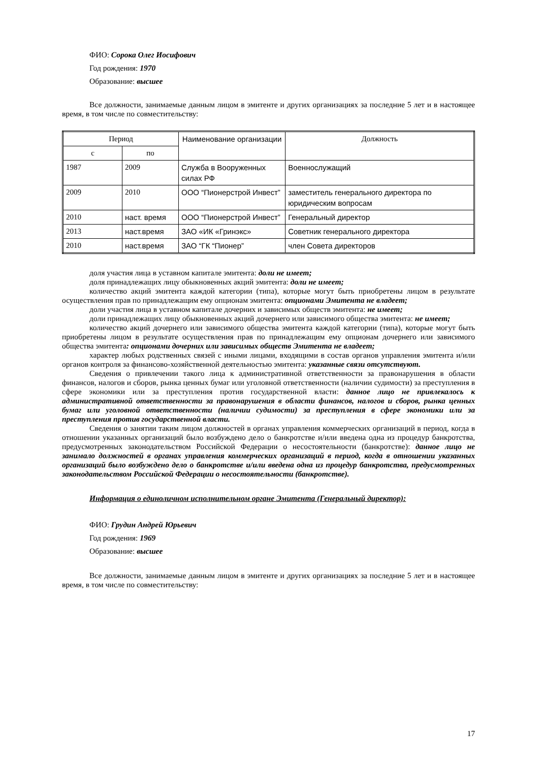ФИО: Сорока Олег Иосифович
Год рождения: 1970
Образование: высшее
Все должности, занимаемые данным лицом в эмитенте и других организациях за последние 5 лет и в настоящее время, в том числе по совместительству:
| Период | | Наименование организации | Должность |
| --- | --- | --- | --- |
| с | по | | |
| 1987 | 2009 | Служба в Вооруженных силах РФ | Военнослужащий |
| 2009 | 2010 | ООО “Пионерстрой Инвест” | заместитель генерального директора по юридическим вопросам |
| 2010 | наст. время | ООО “Пионерстрой Инвест” | Генеральный директор |
| 2013 | наст.время | ЗАО «ИК «Гринэкс» | Советник генерального директора |
| 2010 | наст.время | ЗАО “ГК “Пионер” | член Совета директоров |
доля участия лица в уставном капитале эмитента: доли не имеет;
доля принадлежащих лицу обыкновенных акций эмитента: доли не имеет;
количество акций эмитента каждой категории (типа), которые могут быть приобретены лицом в результате осуществления прав по принадлежащим ему опционам эмитента: опционами Эмитента не владеет;
доли участия лица в уставном капитале дочерних и зависимых обществ эмитента: не имеет;
доли принадлежащих лицу обыкновенных акций дочернего или зависимого общества эмитента: не имеет;
количество акций дочернего или зависимого общества эмитента каждой категории (типа), которые могут быть приобретены лицом в результате осуществления прав по принадлежащим ему опционам дочернего или зависимого общества эмитента: опционами дочерних или зависимых обществ Эмитента не владеет;
характер любых родственных связей с иными лицами, входящими в состав органов управления эмитента и/или органов контроля за финансово-хозяйственной деятельностью эмитента: указанные связи отсутствуют.
Сведения о привлечении такого лица к административной ответственности за правонарушения в области финансов, налогов и сборов, рынка ценных бумаг или уголовной ответственности (наличии судимости) за преступления в сфере экономики или за преступления против государственной власти: данное лицо не привлекалось к административной ответственности за правонарушения в области финансов, налогов и сборов, рынка ценных бумаг или уголовной ответственности (наличии судимости) за преступления в сфере экономики или за преступления против государственной власти.
Сведения о занятии таким лицом должностей в органах управления коммерческих организаций в период, когда в отношении указанных организаций было возбуждено дело о банкротстве и/или введена одна из процедур банкротства, предусмотренных законодательством Российской Федерации о несостоятельности (банкротстве): данное лицо не занимало должностей в органах управления коммерческих организаций в период, когда в отношении указанных организаций было возбуждено дело о банкротстве и/или введена одна из процедур банкротства, предусмотренных законодательством Российской Федерации о несостоятельности (банкротстве).
Информация о единоличном исполнительном органе Эмитента (Генеральный директор):
ФИО: Грудин Андрей Юрьевич
Год рождения: 1969
Образование: высшее
Все должности, занимаемые данным лицом в эмитенте и других организациях за последние 5 лет и в настоящее время, в том числе по совместительству:
17